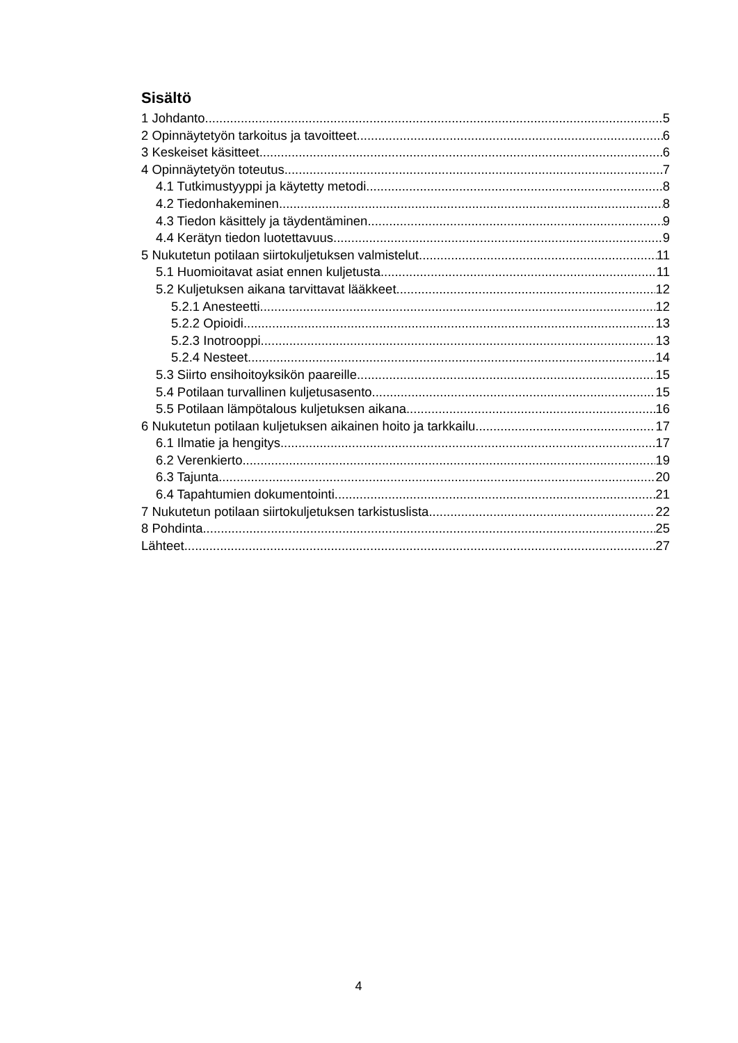Sisältö
1 Johdanto 5
2 Opinnäytetyön tarkoitus ja tavoitteet 6
3 Keskeiset käsitteet 6
4 Opinnäytetyön toteutus 7
4.1 Tutkimustyyppi ja käytetty metodi 8
4.2 Tiedonhakeminen 8
4.3 Tiedon käsittely ja täydentäminen 9
4.4 Kerätyn tiedon luotettavuus 9
5 Nukutetun potilaan siirtokuljetuksen valmistelut 11
5.1 Huomioitavat asiat ennen kuljetusta 11
5.2 Kuljetuksen aikana tarvittavat lääkkeet 12
5.2.1 Anesteetti 12
5.2.2 Opioidi 13
5.2.3 Inotrooppi 13
5.2.4 Nesteet 14
5.3 Siirto ensihoitoyksikön paareille 15
5.4 Potilaan turvallinen kuljetusasento 15
5.5 Potilaan lämpötalous kuljetuksen aikana 16
6 Nukutetun potilaan kuljetuksen aikainen hoito ja tarkkailu 17
6.1 Ilmatie ja hengitys 17
6.2 Verenkierto 19
6.3 Tajunta 20
6.4 Tapahtumien dokumentointi 21
7 Nukutetun potilaan siirtokuljetuksen tarkistuslista 22
8 Pohdinta 25
Lähteet 27
4